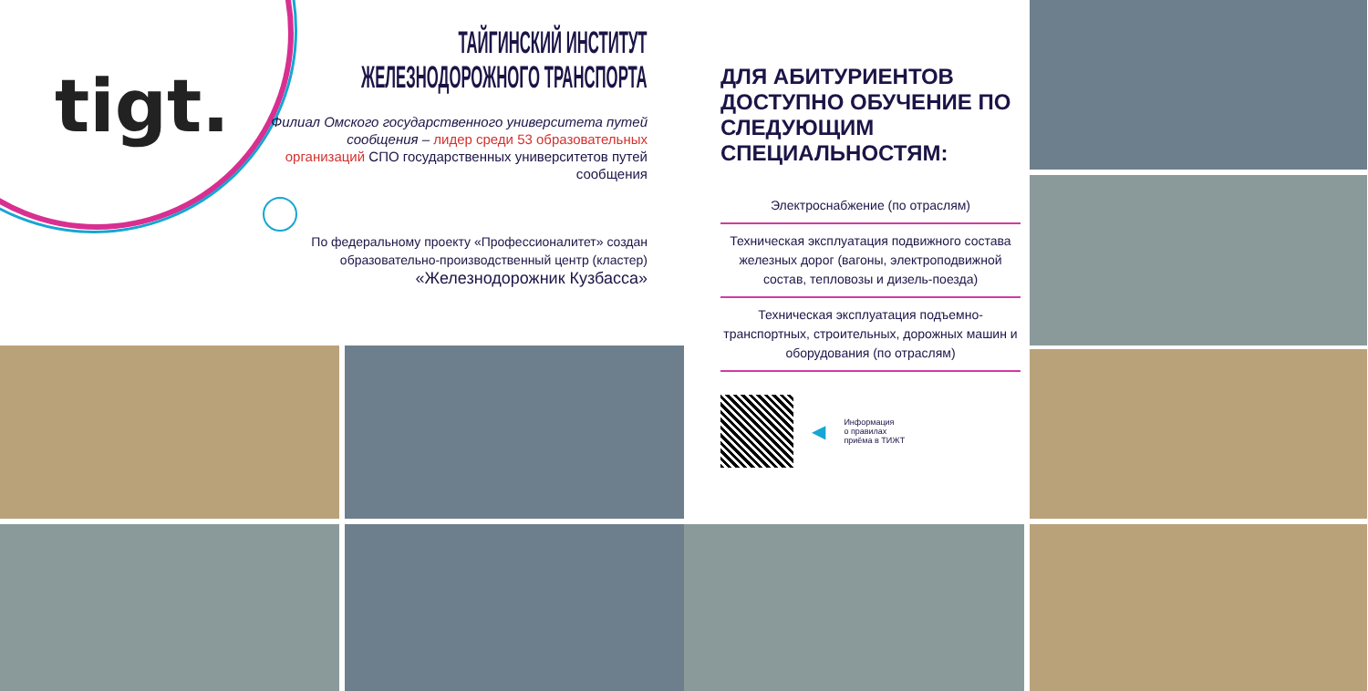tigt.
ТАЙГИНСКИЙ ИНСТИТУТ
ЖЕЛЕЗНОДОРОЖНОГО ТРАНСПОРТА
Филиал Омского государственного университета путей сообщения – лидер среди 53 образовательных организаций СПО государственных университетов путей сообщения
По федеральному проекту «Профессионалитет» создан образовательно-производственный центр (кластер) «Железнодорожник Кузбасса»
ДЛЯ АБИТУРИЕНТОВ ДОСТУПНО ОБУЧЕНИЕ ПО СЛЕДУЮЩИМ СПЕЦИАЛЬНОСТЯМ:
Электроснабжение (по отраслям)
Техническая эксплуатация подвижного состава железных дорог (вагоны, электроподвижной состав, тепловозы и дизель-поезда)
Техническая эксплуатация подъемно-транспортных, строительных, дорожных машин и оборудования (по отраслям)
◀
Информация
о правилах
приёма в ТИЖТ